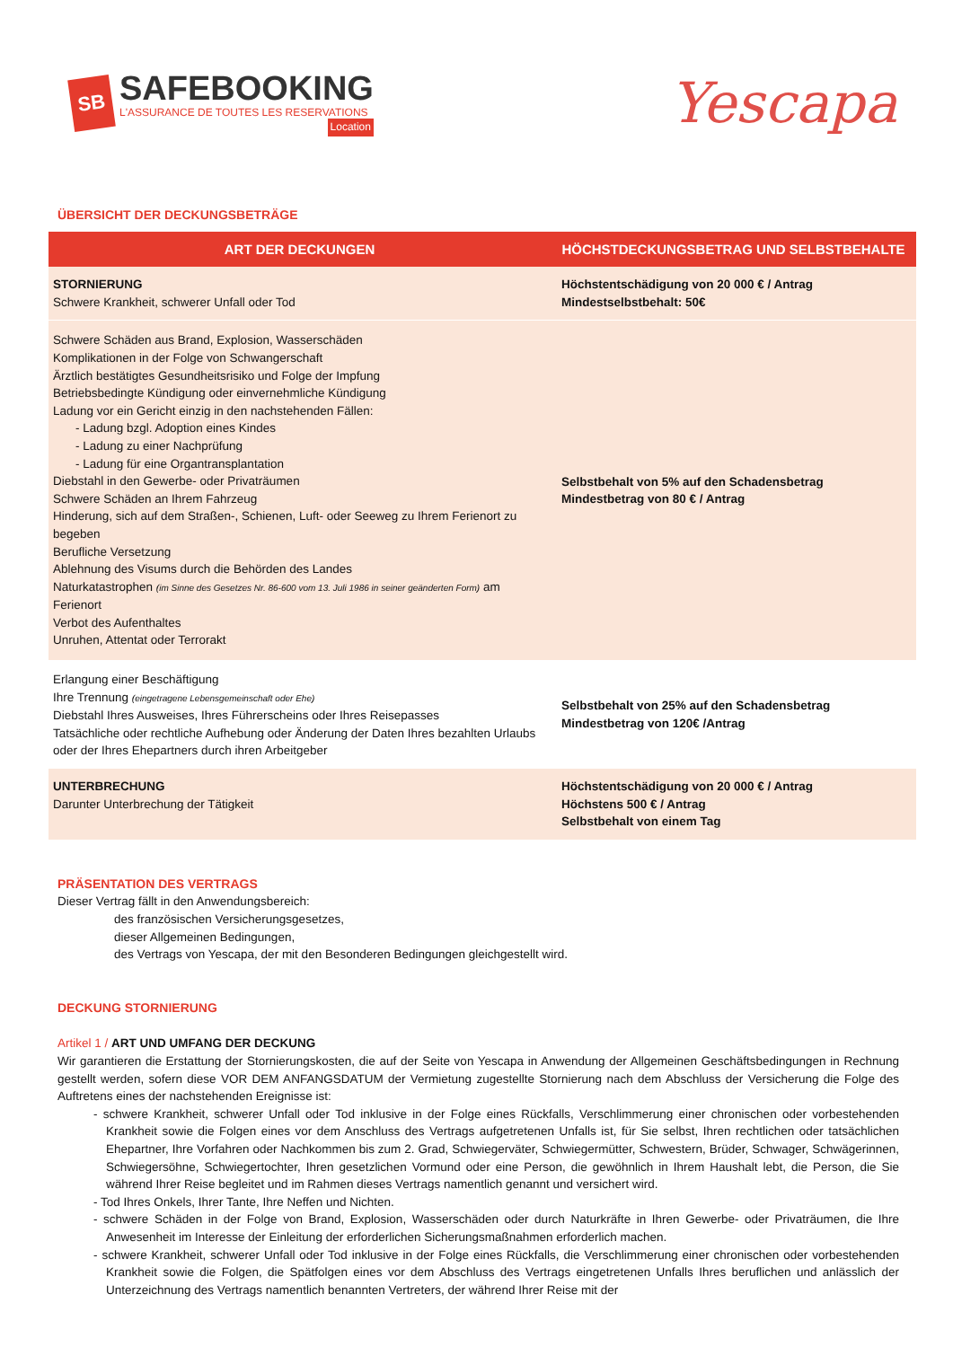SB
SAFEBOOKING
L'ASSURANCE DE TOUTES LES RESERVATIONS
Location
Yescapa
ÜBERSICHT DER DECKUNGSBETRÄGE
| ART DER DECKUNGEN | HÖCHSTDECKUNGSBETRAG UND SELBSTBEHALTE |
| --- | --- |
| STORNIERUNG Schwere Krankheit, schwerer Unfall oder Tod | Höchstentschädigung von 20 000 € / Antrag Mindestselbstbehalt: 50€ |
| Schwere Schäden aus Brand, Explosion, Wasserschäden Komplikationen in der Folge von Schwangerschaft Ärztlich bestätigtes Gesundheitsrisiko und Folge der Impfung Betriebsbedingte Kündigung oder einvernehmliche Kündigung Ladung vor ein Gericht einzig in den nachstehenden Fällen: - Ladung bzgl. Adoption eines Kindes - Ladung zu einer Nachprüfung - Ladung für eine Organtransplantation Diebstahl in den Gewerbe- oder Privaträumen Schwere Schäden an Ihrem Fahrzeug Hinderung, sich auf dem Straßen-, Schienen, Luft- oder Seeweg zu Ihrem Ferienort zu begeben Berufliche Versetzung Ablehnung des Visums durch die Behörden des Landes Naturkatastrophen (im Sinne des Gesetzes Nr. 86-600 vom 13. Juli 1986 in seiner geänderten Form) am Ferienort Verbot des Aufenthaltes Unruhen, Attentat oder Terrorakt | Selbstbehalt von 5% auf den Schadensbetrag Mindestbetrag von 80 € / Antrag |
| Erlangung einer Beschäftigung Ihre Trennung (eingetragene Lebensgemeinschaft oder Ehe) Diebstahl Ihres Ausweises, Ihres Führerscheins oder Ihres Reisepasses Tatsächliche oder rechtliche Aufhebung oder Änderung der Daten Ihres bezahlten Urlaubs oder der Ihres Ehepartners durch ihren Arbeitgeber | Selbstbehalt von 25% auf den Schadensbetrag Mindestbetrag von 120€ /Antrag |
| UNTERBRECHUNG Darunter Unterbrechung der Tätigkeit | Höchstentschädigung von 20 000 € / Antrag Höchstens 500 € / Antrag Selbstbehalt von einem Tag |
PRÄSENTATION DES VERTRAGS
Dieser Vertrag fällt in den Anwendungsbereich:
des französischen Versicherungsgesetzes,
dieser Allgemeinen Bedingungen,
des Vertrags von Yescapa, der mit den Besonderen Bedingungen gleichgestellt wird.
DECKUNG STORNIERUNG
Artikel 1 / ART UND UMFANG DER DECKUNG
Wir garantieren die Erstattung der Stornierungskosten, die auf der Seite von Yescapa in Anwendung der Allgemeinen Geschäftsbedingungen in Rechnung gestellt werden, sofern diese VOR DEM ANFANGSDATUM der Vermietung zugestellte Stornierung nach dem Abschluss der Versicherung die Folge des Auftretens eines der nachstehenden Ereignisse ist:
- schwere Krankheit, schwerer Unfall oder Tod inklusive in der Folge eines Rückfalls, Verschlimmerung einer chronischen oder vorbestehenden Krankheit sowie die Folgen eines vor dem Anschluss des Vertrags aufgetretenen Unfalls ist, für Sie selbst, Ihren rechtlichen oder tatsächlichen Ehepartner, Ihre Vorfahren oder Nachkommen bis zum 2. Grad, Schwiegerväter, Schwiegermütter, Schwestern, Brüder, Schwager, Schwägerinnen, Schwiegersöhne, Schwiegertochter, Ihren gesetzlichen Vormund oder eine Person, die gewöhnlich in Ihrem Haushalt lebt, die Person, die Sie während Ihrer Reise begleitet und im Rahmen dieses Vertrags namentlich genannt und versichert wird.
- Tod Ihres Onkels, Ihrer Tante, Ihre Neffen und Nichten.
- schwere Schäden in der Folge von Brand, Explosion, Wasserschäden oder durch Naturkräfte in Ihren Gewerbe- oder Privaträumen, die Ihre Anwesenheit im Interesse der Einleitung der erforderlichen Sicherungsmaßnahmen erforderlich machen.
- schwere Krankheit, schwerer Unfall oder Tod inklusive in der Folge eines Rückfalls, die Verschlimmerung einer chronischen oder vorbestehenden Krankheit sowie die Folgen, die Spätfolgen eines vor dem Abschluss des Vertrags eingetretenen Unfalls Ihres beruflichen und anlässlich der Unterzeichnung des Vertrags namentlich benannten Vertreters, der während Ihrer Reise mit der